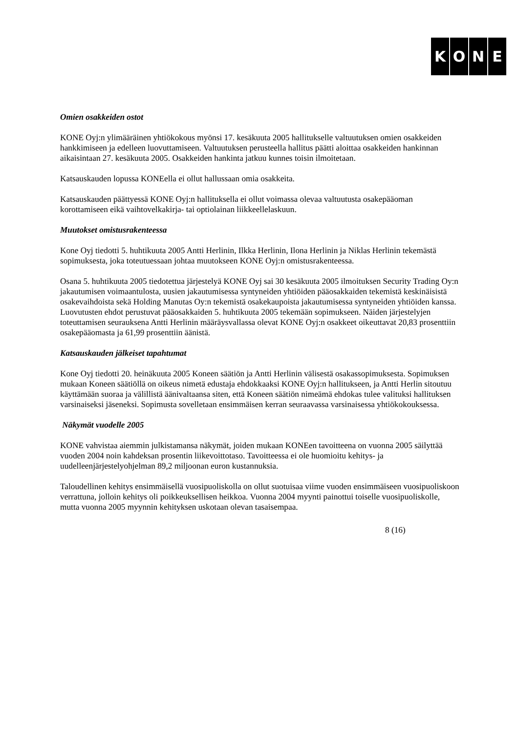KONE
Omien osakkeiden ostot
KONE Oyj:n ylimääräinen yhtiökokous myönsi 17. kesäkuuta 2005 hallitukselle valtuutuksen omien osakkeiden hankkimiseen ja edelleen luovuttamiseen. Valtuutuksen perusteella hallitus päätti aloittaa osakkeiden hankinnan aikaisintaan 27. kesäkuuta 2005. Osakkeiden hankinta jatkuu kunnes toisin ilmoitetaan.
Katsauskauden lopussa KONEella ei ollut hallussaan omia osakkeita.
Katsauskauden päättyessä KONE Oyj:n hallituksella ei ollut voimassa olevaa valtuutusta osakepääoman korottamiseen eikä vaihtovelkakirja- tai optiolainan liikkeellelaskuun.
Muutokset omistusrakenteessa
Kone Oyj tiedotti 5. huhtikuuta 2005 Antti Herlinin, Ilkka Herlinin, Ilona Herlinin ja Niklas Herlinin tekemästä sopimuksesta, joka toteutuessaan johtaa muutokseen KONE Oyj:n omistusrakenteessa.
Osana 5. huhtikuuta 2005 tiedotettua järjestelyä KONE Oyj sai 30 kesäkuuta 2005 ilmoituksen Security Trading Oy:n jakautumisen voimaantulosta, uusien jakautumisessa syntyneiden yhtiöiden pääosakkaiden tekemistä keskinäisistä osakevaihdoista sekä Holding Manutas Oy:n tekemistä osakekaupoista jakautumisessa syntyneiden yhtiöiden kanssa. Luovutusten ehdot perustuvat pääosakkaiden 5. huhtikuuta 2005 tekemään sopimukseen. Näiden järjestelyjen toteuttamisen seurauksena Antti Herlinin määräysvallassa olevat KONE Oyj:n osakkeet oikeuttavat 20,83 prosenttiin osakepääomasta ja 61,99 prosenttiin äänistä.
Katsauskauden jälkeiset tapahtumat
Kone Oyj tiedotti 20. heinäkuuta 2005 Koneen säätiön ja Antti Herlinin välisestä osakassopimuksesta. Sopimuksen mukaan Koneen säätiöllä on oikeus nimetä edustaja ehdokkaaksi KONE Oyj:n hallitukseen, ja Antti Herlin sitoutuu käyttämään suoraa ja välillistä äänivaltaansa siten, että Koneen säätiön nimeämä ehdokas tulee valituksi hallituksen varsinaiseksi jäseneksi. Sopimusta sovelletaan ensimmäisen kerran seuraavassa varsinaisessa yhtiökokouksessa.
Näkymät vuodelle 2005
KONE vahvistaa aiemmin julkistamansa näkymät, joiden mukaan KONEen tavoitteena on vuonna 2005 säilyttää vuoden 2004 noin kahdeksan prosentin liikevoittotaso. Tavoitteessa ei ole huomioitu kehitys- ja uudelleenjärjestelyohjelman 89,2 miljoonan euron kustannuksia.
Taloudellinen kehitys ensimmäisellä vuosipuoliskolla on ollut suotuisaa viime vuoden ensimmäiseen vuosipuoliskoon verrattuna, jolloin kehitys oli poikkeuksellisen heikkoa. Vuonna 2004 myynti painottui toiselle vuosipuoliskolle, mutta vuonna 2005 myynnin kehityksen uskotaan olevan tasaisempaa.
8 (16)